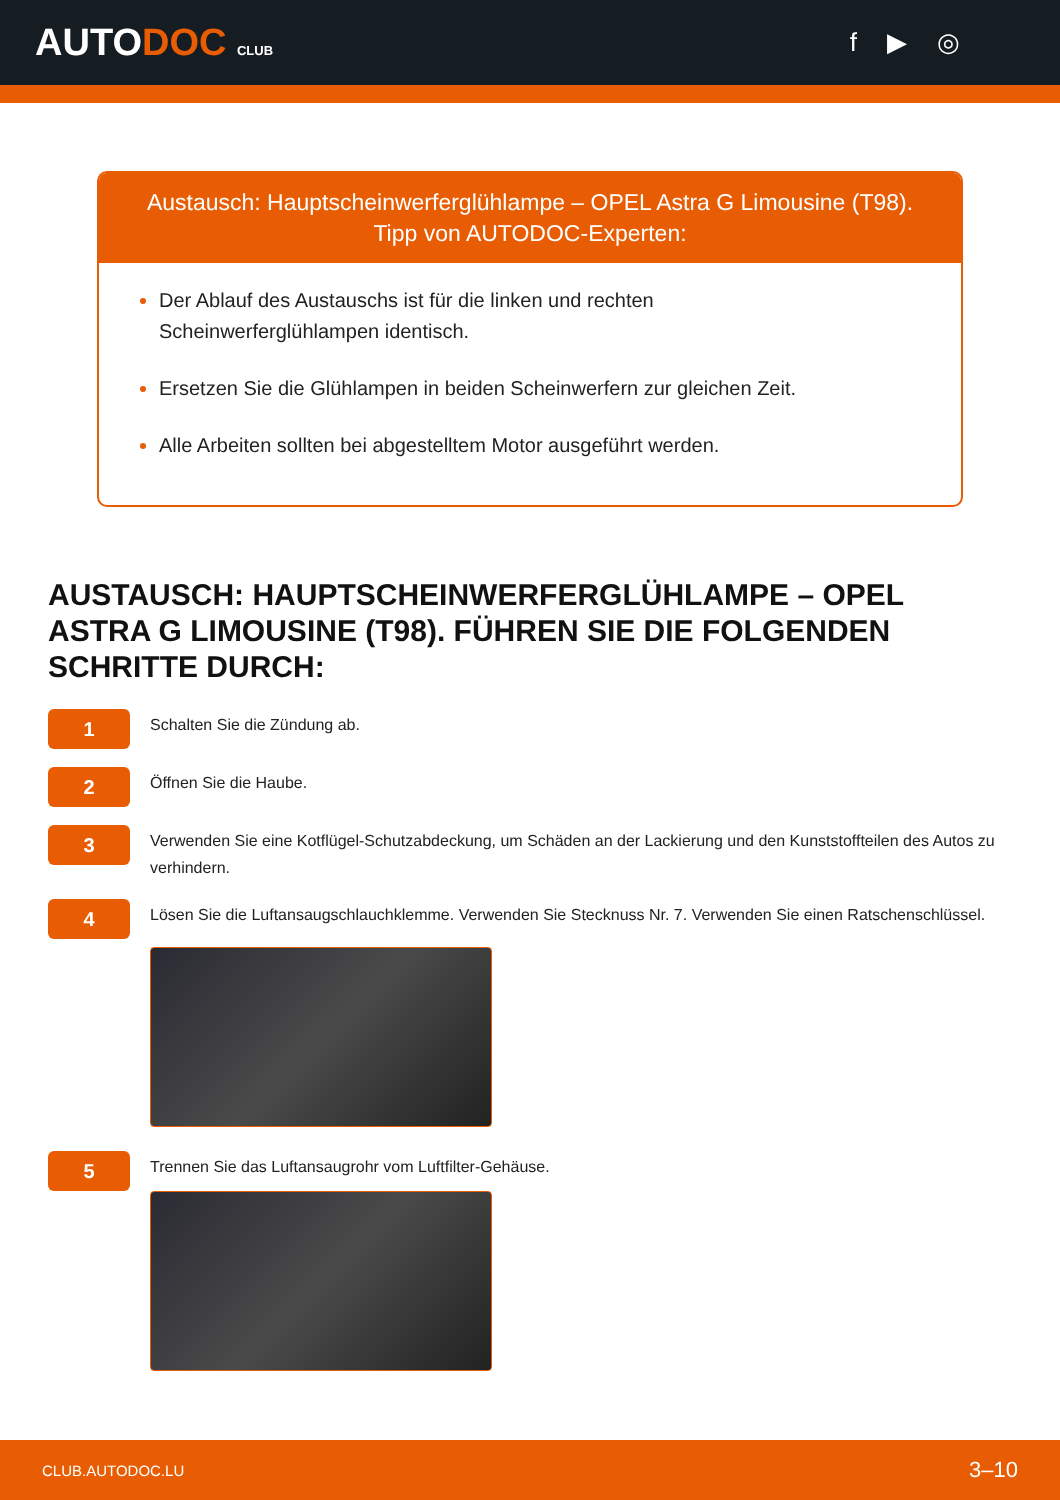AUTODOC CLUB
f ▶ ◎
Austausch: Hauptscheinwerferglühlampe – OPEL Astra G Limousine (T98).
Tipp von AUTODOC-Experten:
Der Ablauf des Austauschs ist für die linken und rechten
Scheinwerferglühlampen identisch.
Ersetzen Sie die Glühlampen in beiden Scheinwerfern zur gleichen Zeit.
Alle Arbeiten sollten bei abgestelltem Motor ausgeführt werden.
AUSTAUSCH: HAUPTSCHEINWERFERGLÜHLAMPE – OPEL ASTRA G LIMOUSINE (T98). FÜHREN SIE DIE FOLGENDEN SCHRITTE DURCH:
1
Schalten Sie die Zündung ab.
2
Öffnen Sie die Haube.
3
Verwenden Sie eine Kotflügel-Schutzabdeckung, um Schäden an der Lackierung und den Kunststoffteilen des Autos zu verhindern.
4
Lösen Sie die Luftansaugschlauchklemme. Verwenden Sie Stecknuss Nr. 7. Verwenden Sie einen Ratschenschlüssel.
5
Trennen Sie das Luftansaugrohr vom Luftfilter-Gehäuse.
CLUB.AUTODOC.LU 3–10